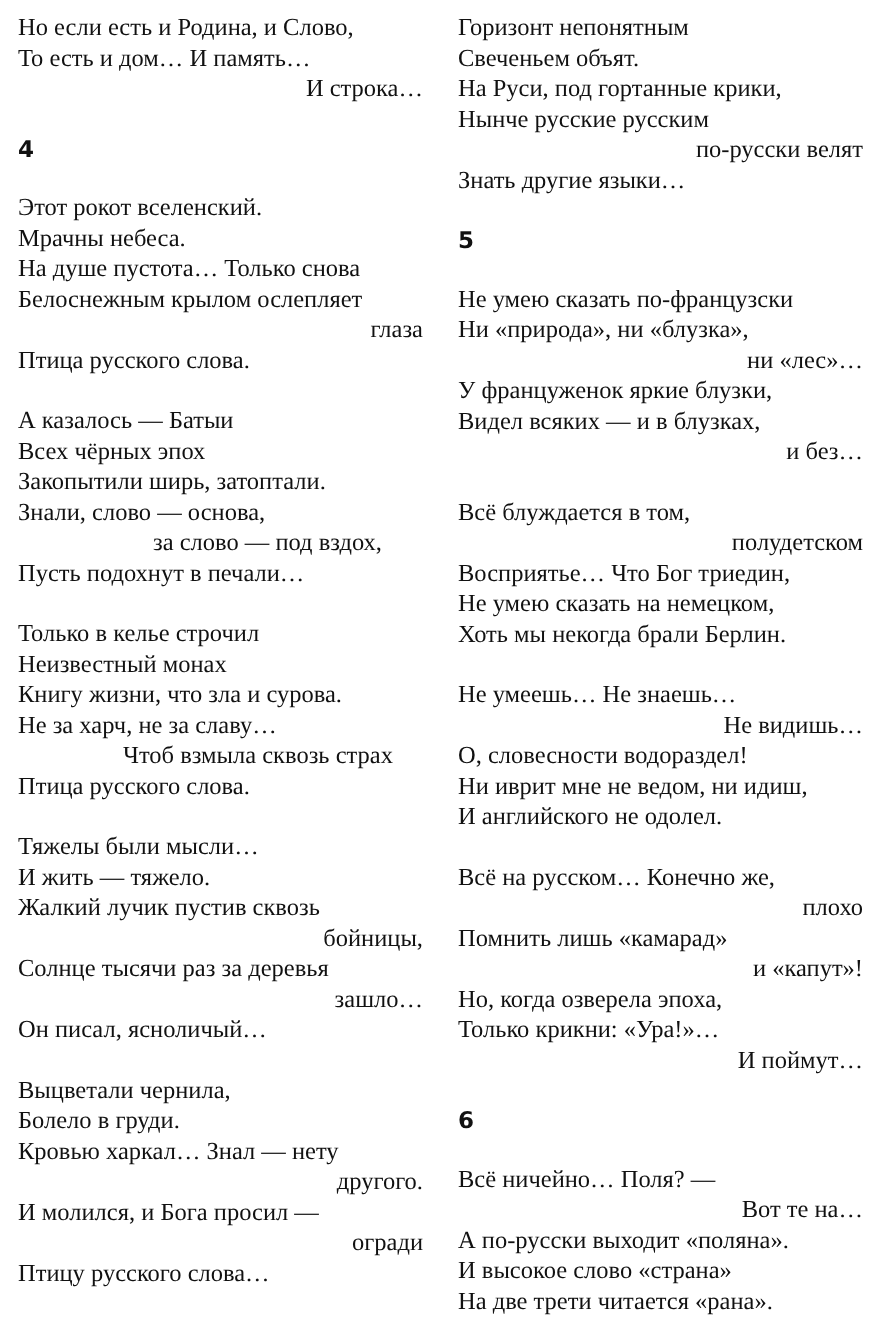Но если есть и Родина, и Слово,
То есть и дом… И память…
И строка…
4
Этот рокот вселенский.
Мрачны небеса.
На душе пустота… Только снова
Белоснежным крылом ослепляет
глаза
Птица русского слова.
А казалось — Батыи
Всех чёрных эпох
Закопытили ширь, затоптали.
Знали, слово — основа,
за слово — под вздох,
Пусть подохнут в печали…
Только в келье строчил
Неизвестный монах
Книгу жизни, что зла и сурова.
Не за харч, не за славу…
Чтоб взмыла сквозь страх
Птица русского слова.
Тяжелы были мысли…
И жить — тяжело.
Жалкий лучик пустив сквозь
бойницы,
Солнце тысячи раз за деревья
зашло…
Он писал, ясноличый…
Выцветали чернила,
Болело в груди.
Кровью харкал… Знал — нету
другого.
И молился, и Бога просил —
огради
Птицу русского слова…
Горизонт непонятным
Свеченьем объят.
На Руси, под гортанные крики,
Нынче русские русским
по-русски велят
Знать другие языки…
5
Не умею сказать по-французски
Ни «природа», ни «блузка»,
ни «лес»…
У француженок яркие блузки,
Видел всяких — и в блузках,
и без…
Всё блуждается в том,
полудетском
Восприятье… Что Бог триедин,
Не умею сказать на немецком,
Хоть мы некогда брали Берлин.
Не умеешь… Не знаешь…
Не видишь…
О, словесности водораздел!
Ни иврит мне не ведом, ни идиш,
И английского не одолел.
Всё на русском… Конечно же,
плохо
Помнить лишь «камарад»
и «капут»!
Но, когда озверела эпоха,
Только крикни: «Ура!»…
И поймут…
6
Всё ничейно… Поля? —
Вот те на…
А по-русски выходит «поляна».
И высокое слово «страна»
На две трети читается «рана».